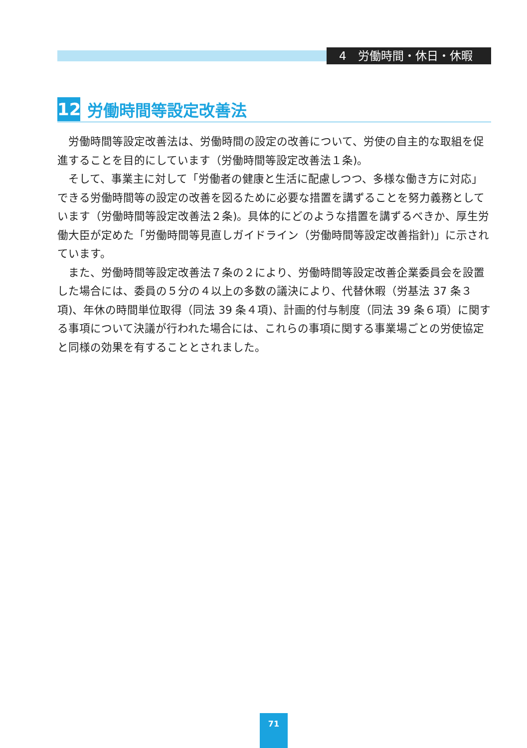4　労働時間・休日・休暇
12 労働時間等設定改善法
労働時間等設定改善法は、労働時間の設定の改善について、労使の自主的な取組を促進することを目的にしています（労働時間等設定改善法１条)。
そして、事業主に対して「労働者の健康と生活に配慮しつつ、多様な働き方に対応」できる労働時間等の設定の改善を図るために必要な措置を講ずることを努力義務としています（労働時間等設定改善法２条)。具体的にどのような措置を講ずるべきか、厚生労働大臣が定めた「労働時間等見直しガイドライン（労働時間等設定改善指針)」に示されています。
また、労働時間等設定改善法７条の２により、労働時間等設定改善企業委員会を設置した場合には、委員の５分の４以上の多数の議決により、代替休暇（労基法 37 条３項)、年休の時間単位取得（同法 39 条４項)、計画的付与制度（同法 39 条６項）に関する事項について決議が行われた場合には、これらの事項に関する事業場ごとの労使協定と同様の効果を有することとされました。
71